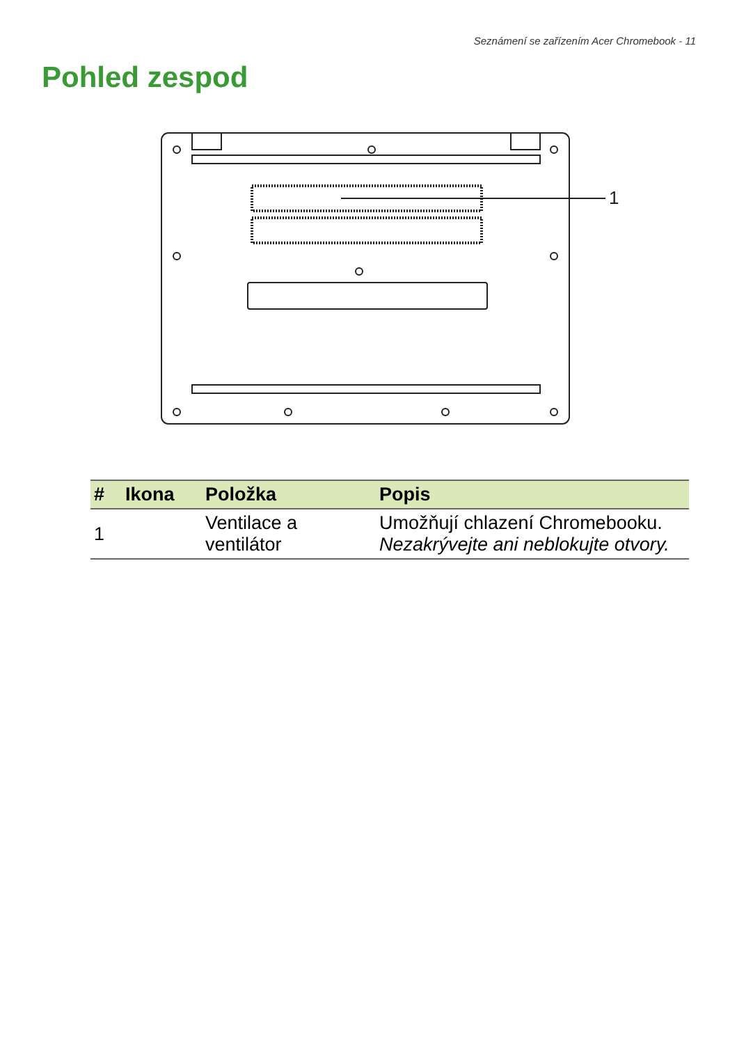Seznámení se zařízením Acer Chromebook - 11
Pohled zespod
1
| # | Ikona | Položka | Popis |
| --- | --- | --- | --- |
| 1 | | Ventilace a ventilátor | Umožňují chlazení Chromebooku. Nezakrývejte ani neblokujte otvory. |